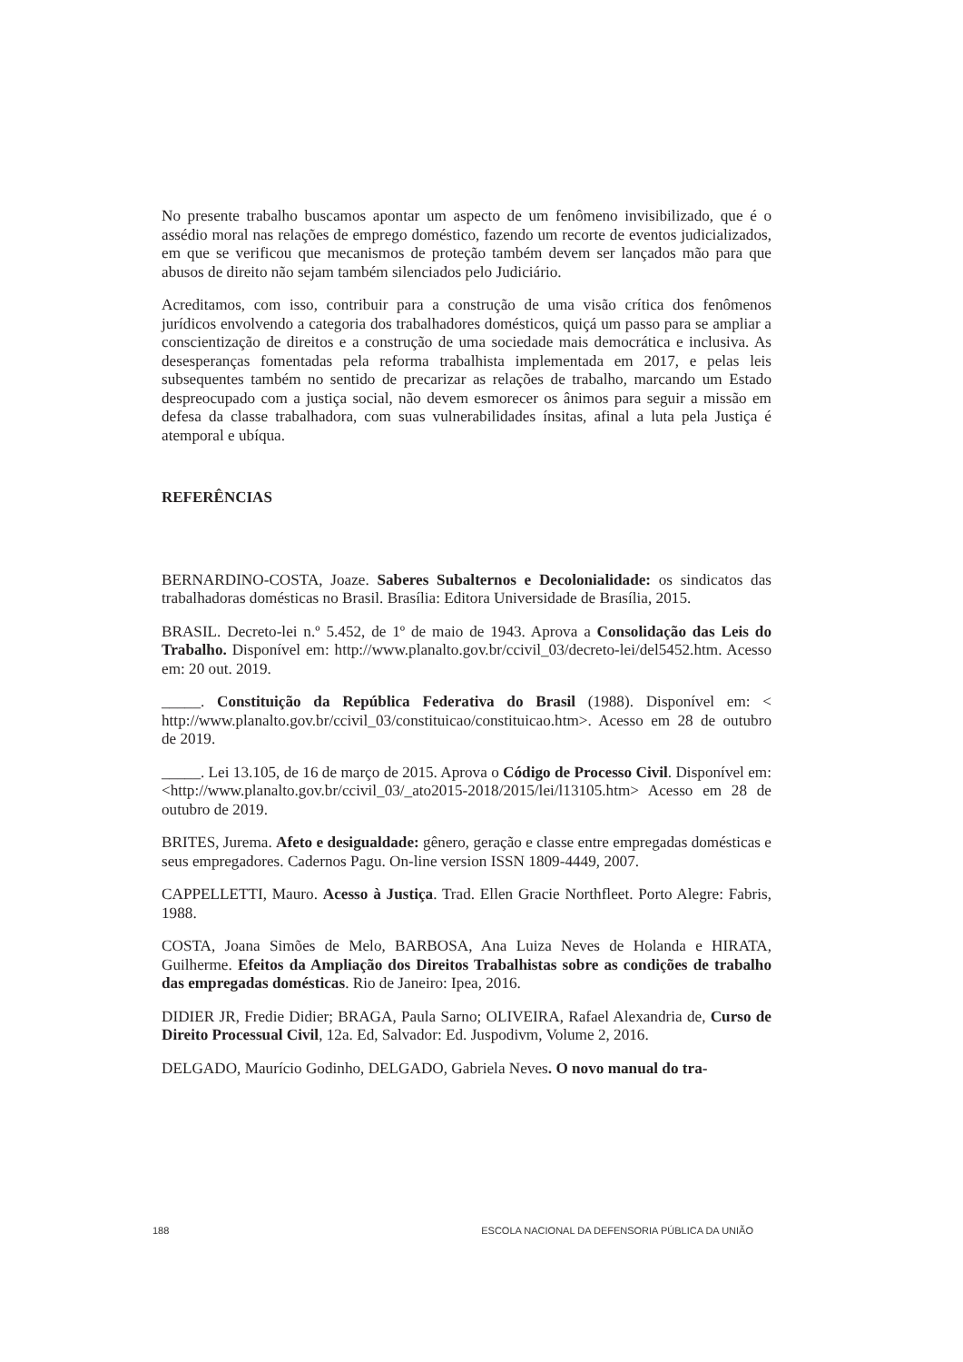No presente trabalho buscamos apontar um aspecto de um fenômeno invisibilizado, que é o assédio moral nas relações de emprego doméstico, fazendo um recorte de eventos judicializados, em que se verificou que mecanismos de proteção também devem ser lançados mão para que abusos de direito não sejam também silenciados pelo Judiciário.
Acreditamos, com isso, contribuir para a construção de uma visão crítica dos fenômenos jurídicos envolvendo a categoria dos trabalhadores domésticos, quiçá um passo para se ampliar a conscientização de direitos e a construção de uma sociedade mais democrática e inclusiva. As desesperanças fomentadas pela reforma trabalhista implementada em 2017, e pelas leis subsequentes também no sentido de precarizar as relações de trabalho, marcando um Estado despreocupado com a justiça social, não devem esmorecer os ânimos para seguir a missão em defesa da classe trabalhadora, com suas vulnerabilidades ínsitas, afinal a luta pela Justiça é atemporal e ubíqua.
REFERÊNCIAS
BERNARDINO-COSTA, Joaze. Saberes Subalternos e Decolonialidade: os sindicatos das trabalhadoras domésticas no Brasil. Brasília: Editora Universidade de Brasília, 2015.
BRASIL. Decreto-lei n.º 5.452, de 1º de maio de 1943. Aprova a Consolidação das Leis do Trabalho. Disponível em: http://www.planalto.gov.br/ccivil_03/decreto-lei/del5452.htm. Acesso em: 20 out. 2019.
_____. Constituição da República Federativa do Brasil (1988). Disponível em: < http://www.planalto.gov.br/ccivil_03/constituicao/constituicao.htm>. Acesso em 28 de outubro de 2019.
_____. Lei 13.105, de 16 de março de 2015. Aprova o Código de Processo Civil. Disponível em: <http://www.planalto.gov.br/ccivil_03/_ato2015-2018/2015/lei/l13105.htm> Acesso em 28 de outubro de 2019.
BRITES, Jurema. Afeto e desigualdade: gênero, geração e classe entre empregadas domésticas e seus empregadores. Cadernos Pagu. On-line version ISSN 1809-4449, 2007.
CAPPELLETTI, Mauro. Acesso à Justiça. Trad. Ellen Gracie Northfleet. Porto Alegre: Fabris, 1988.
COSTA, Joana Simões de Melo, BARBOSA, Ana Luiza Neves de Holanda e HIRATA, Guilherme. Efeitos da Ampliação dos Direitos Trabalhistas sobre as condições de trabalho das empregadas domésticas. Rio de Janeiro: Ipea, 2016.
DIDIER JR, Fredie Didier; BRAGA, Paula Sarno; OLIVEIRA, Rafael Alexandria de, Curso de Direito Processual Civil, 12a. Ed, Salvador: Ed. Juspodivm, Volume 2, 2016.
DELGADO, Maurício Godinho, DELGADO, Gabriela Neves. O novo manual do tra-
188 ESCOLA NACIONAL DA DEFENSORIA PÚBLICA DA UNIÃO